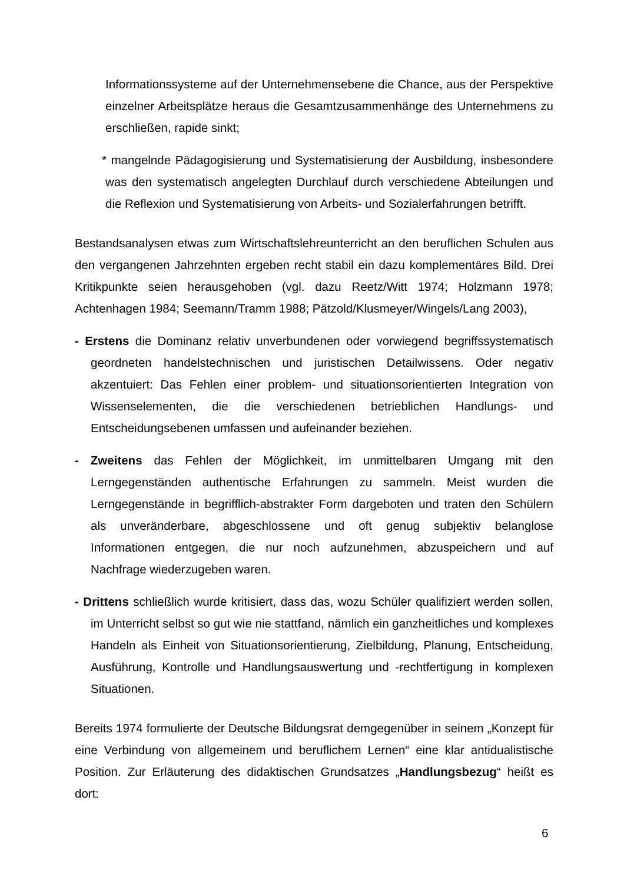Informationssysteme auf der Unternehmensebene die Chance, aus der Perspektive einzelner Arbeitsplätze heraus die Gesamtzusammenhänge des Unternehmens zu erschließen, rapide sinkt;
* mangelnde Pädagogisierung und Systematisierung der Ausbildung, insbesondere was den systematisch angelegten Durchlauf durch verschiedene Abteilungen und die Reflexion und Systematisierung von Arbeits- und Sozialerfahrungen betrifft.
Bestandsanalysen etwas zum Wirtschaftslehreunterricht an den beruflichen Schulen aus den vergangenen Jahrzehnten ergeben recht stabil ein dazu komplementäres Bild. Drei Kritikpunkte seien herausgehoben (vgl. dazu Reetz/Witt 1974; Holzmann 1978; Achtenhagen 1984; Seemann/Tramm 1988; Pätzold/Klusmeyer/Wingels/Lang 2003),
- Erstens die Dominanz relativ unverbundenen oder vorwiegend begriffssystematisch geordneten handelstechnischen und juristischen Detailwissens. Oder negativ akzentuiert: Das Fehlen einer problem- und situationsorientierten Integration von Wissenselementen, die die verschiedenen betrieblichen Handlungs- und Entscheidungsebenen umfassen und aufeinander beziehen.
- Zweitens das Fehlen der Möglichkeit, im unmittelbaren Umgang mit den Lerngegenständen authentische Erfahrungen zu sammeln. Meist wurden die Lerngegenstände in begrifflich-abstrakter Form dargeboten und traten den Schülern als unveränderbare, abgeschlossene und oft genug subjektiv belanglose Informationen entgegen, die nur noch aufzunehmen, abzuspeichern und auf Nachfrage wiederzugeben waren.
- Drittens schließlich wurde kritisiert, dass das, wozu Schüler qualifiziert werden sollen, im Unterricht selbst so gut wie nie stattfand, nämlich ein ganzheitliches und komplexes Handeln als Einheit von Situationsorientierung, Zielbildung, Planung, Entscheidung, Ausführung, Kontrolle und Handlungsauswertung und -rechtfertigung in komplexen Situationen.
Bereits 1974 formulierte der Deutsche Bildungsrat demgegenüber in seinem „Konzept für eine Verbindung von allgemeinem und beruflichem Lernen“ eine klar antidualistische Position. Zur Erläuterung des didaktischen Grundsatzes „Handlungsbezug“ heißt es dort:
6